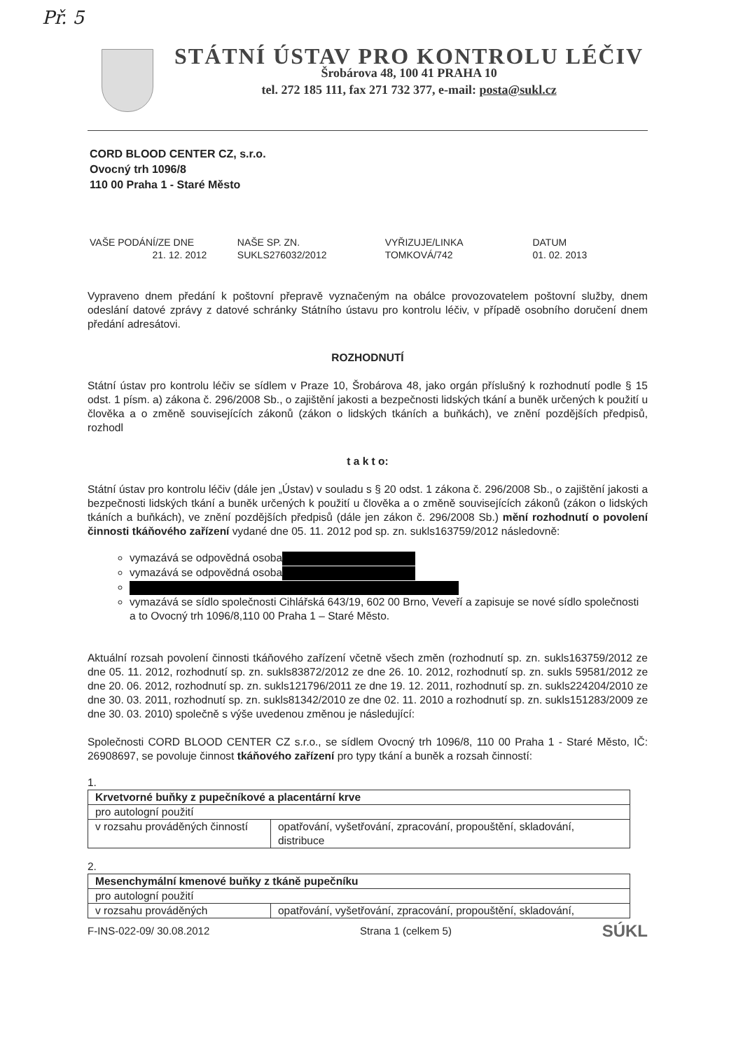Př. 5
STÁTNÍ ÚSTAV PRO KONTROLU LÉČIV
Šrobárova 48, 100 41 PRAHA 10
tel. 272 185 111, fax 271 732 377, e-mail: posta@sukl.cz
CORD BLOOD CENTER CZ, s.r.o.
Ovocný trh 1096/8
110 00 Praha 1 - Staré Město
VAŠE PODÁNÍ/ZE DNE
21. 12. 2012
NAŠE SP. ZN.
SUKLS276032/2012
VYŘIZUJE/LINKA
TOMKOVÁ/742
DATUM
01. 02. 2013
Vypraveno dnem předání k poštovní přepravě vyznačeným na obálce provozovatelem poštovní služby, dnem odeslání datové zprávy z datové schránky Státního ústavu pro kontrolu léčiv, v případě osobního doručení dnem předání adresátovi.
ROZHODNUTÍ
Státní ústav pro kontrolu léčiv se sídlem v Praze 10, Šrobárova 48, jako orgán příslušný k rozhodnutí podle § 15 odst. 1 písm. a) zákona č. 296/2008 Sb., o zajištění jakosti a bezpečnosti lidských tkání a buněk určených k použití u člověka a o změně souvisejících zákonů (zákon o lidských tkáních a buňkách), ve znění pozdějších předpisů, rozhodl
t a k t o:
Státní ústav pro kontrolu léčiv (dále jen „Ústav) v souladu s § 20 odst. 1 zákona č. 296/2008 Sb., o zajištění jakosti a bezpečnosti lidských tkání a buněk určených k použití u člověka a o změně souvisejících zákonů (zákon o lidských tkáních a buňkách), ve znění pozdějších předpisů (dále jen zákon č. 296/2008 Sb.) mění rozhodnutí o povolení činnosti tkáňového zařízení vydané dne 05. 11. 2012 pod sp. zn. sukls163759/2012 následovně:
vymazává se odpovědná osoba
vymazává se odpovědná osoba
vymazává se sídlo společnosti Cihlářská 643/19, 602 00 Brno, Veveří a zapisuje se nové sídlo společnosti a to Ovocný trh 1096/8,110 00 Praha 1 – Staré Město.
Aktuální rozsah povolení činnosti tkáňového zařízení včetně všech změn (rozhodnutí sp. zn. sukls163759/2012 ze dne 05. 11. 2012, rozhodnutí sp. zn. sukls83872/2012 ze dne 26. 10. 2012, rozhodnutí sp. zn. sukls 59581/2012 ze dne 20. 06. 2012, rozhodnutí sp. zn. sukls121796/2011 ze dne 19. 12. 2011, rozhodnutí sp. zn. sukls224204/2010 ze dne 30. 03. 2011, rozhodnutí sp. zn. sukls81342/2010 ze dne 02. 11. 2010 a rozhodnutí sp. zn. sukls151283/2009 ze dne 30. 03. 2010) společně s výše uvedenou změnou je následující:
Společnosti CORD BLOOD CENTER CZ s.r.o., se sídlem Ovocný trh 1096/8, 110 00 Praha 1 - Staré Město, IČ: 26908697, se povoluje činnost tkáňového zařízení pro typy tkání a buněk a rozsah činností:
1.
| Krvetvorné buňky z pupečníkové a placentární krve | |
| pro autologní použití | |
| v rozsahu prováděných činností | opatřování, vyšetřování, zpracování, propouštění, skladování, distribuce |
2.
| Mesenchymální kmenové buňky z tkáně pupečníku | |
| pro autologní použití | |
| v rozsahu prováděných | opatřování, vyšetřování, zpracování, propouštění, skladování, |
F-INS-022-09/ 30.08.2012 Strana 1 (celkem 5) SÚKL